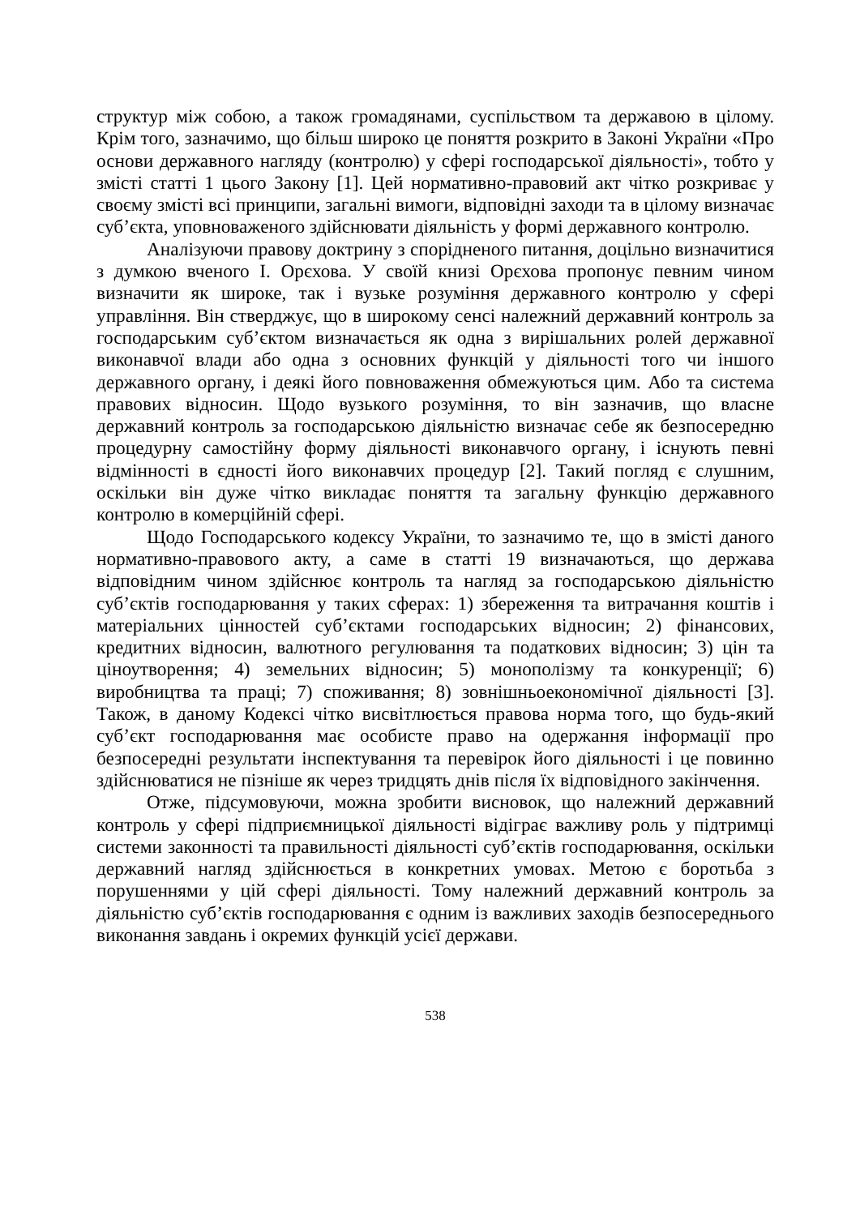структур між собою, а також громадянами, суспільством та державою в цілому. Крім того, зазначимо, що більш широко це поняття розкрито в Законі України «Про основи державного нагляду (контролю) у сфері господарської діяльності», тобто у змісті статті 1 цього Закону [1]. Цей нормативно-правовий акт чітко розкриває у своєму змісті всі принципи, загальні вимоги, відповідні заходи та в цілому визначає суб’єкта, уповноваженого здійснювати діяльність у формі державного контролю.
Аналізуючи правову доктрину з спорідненого питання, доцільно визначитися з думкою вченого І. Орєхова. У своїй книзі Орєхова пропонує певним чином визначити як широке, так і вузьке розуміння державного контролю у сфері управління. Він стверджує, що в широкому сенсі належний державний контроль за господарським суб’єктом визначається як одна з вирішальних ролей державної виконавчої влади або одна з основних функцій у діяльності того чи іншого державного органу, і деякі його повноваження обмежуються цим. Або та система правових відносин. Щодо вузького розуміння, то він зазначив, що власне державний контроль за господарською діяльністю визначає себе як безпосередню процедурну самостійну форму діяльності виконавчого органу, і існують певні відмінності в єдності його виконавчих процедур [2]. Такий погляд є слушним, оскільки він дуже чітко викладає поняття та загальну функцію державного контролю в комерційній сфері.
Щодо Господарського кодексу України, то зазначимо те, що в змісті даного нормативно-правового акту, а саме в статті 19 визначаються, що держава відповідним чином здійснює контроль та нагляд за господарською діяльністю суб’єктів господарювання у таких сферах: 1) збереження та витрачання коштів і матеріальних цінностей суб’єктами господарських відносин; 2) фінансових, кредитних відносин, валютного регулювання та податкових відносин; 3) цін та ціноутворення; 4) земельних відносин; 5) монополізму та конкуренції; 6) виробництва та праці; 7) споживання; 8) зовнішньоекономічної діяльності [3]. Також, в даному Кодексі чітко висвітлюється правова норма того, що будь-який суб’єкт господарювання має особисте право на одержання інформації про безпосередні результати інспектування та перевірок його діяльності і це повинно здійснюватися не пізніше як через тридцять днів після їх відповідного закінчення.
Отже, підсумовуючи, можна зробити висновок, що належний державний контроль у сфері підприємницької діяльності відіграє важливу роль у підтримці системи законності та правильності діяльності суб’єктів господарювання, оскільки державний нагляд здійснюється в конкретних умовах. Метою є боротьба з порушеннями у цій сфері діяльності. Тому належний державний контроль за діяльністю суб’єктів господарювання є одним із важливих заходів безпосереднього виконання завдань і окремих функцій усієї держави.
538